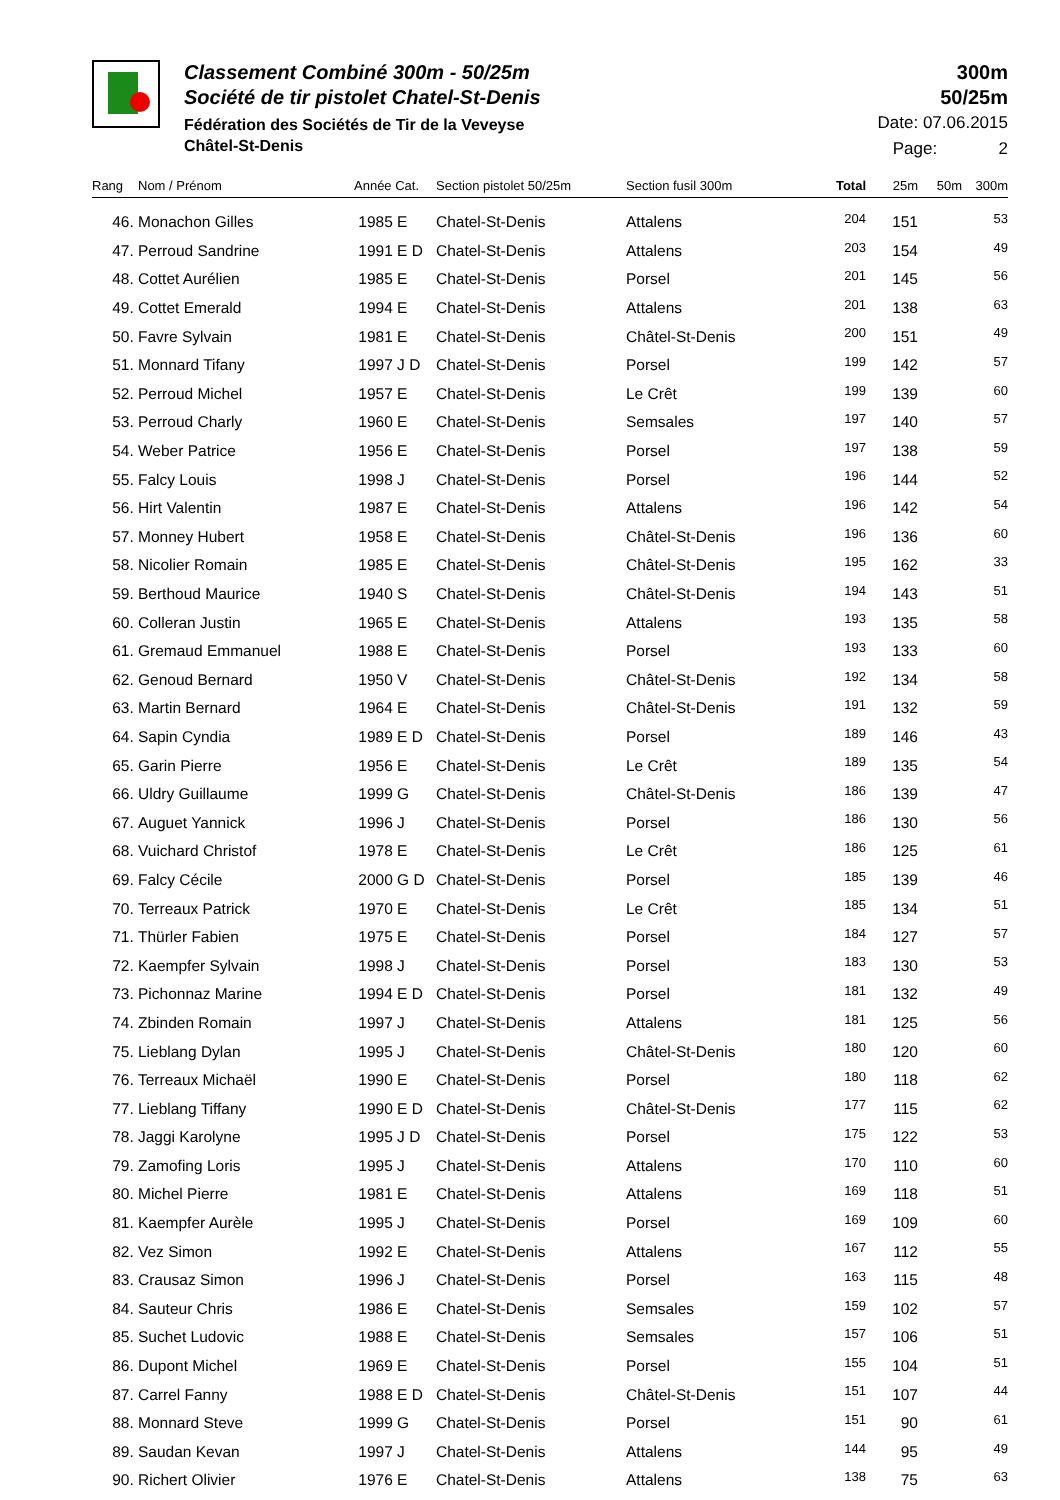Classement Combiné 300m - 50/25m
Société de tir pistolet Chatel-St-Denis
Fédération des Sociétés de Tir de la Veveyse
Châtel-St-Denis
300m
50/25m
Date: 07.06.2015
Page: 2
| Rang | Nom / Prénom | Année Cat. | Section pistolet 50/25m | Section fusil 300m | Total | 25m | 50m | 300m |
| --- | --- | --- | --- | --- | --- | --- | --- | --- |
| 46. | Monachon Gilles | 1985 E | Chatel-St-Denis | Attalens | 204 | 151 | | 53 |
| 47. | Perroud Sandrine | 1991 E D | Chatel-St-Denis | Attalens | 203 | 154 | | 49 |
| 48. | Cottet Aurélien | 1985 E | Chatel-St-Denis | Porsel | 201 | 145 | | 56 |
| 49. | Cottet Emerald | 1994 E | Chatel-St-Denis | Attalens | 201 | 138 | | 63 |
| 50. | Favre Sylvain | 1981 E | Chatel-St-Denis | Châtel-St-Denis | 200 | 151 | | 49 |
| 51. | Monnard Tifany | 1997 J D | Chatel-St-Denis | Porsel | 199 | 142 | | 57 |
| 52. | Perroud Michel | 1957 E | Chatel-St-Denis | Le Crêt | 199 | 139 | | 60 |
| 53. | Perroud Charly | 1960 E | Chatel-St-Denis | Semsales | 197 | 140 | | 57 |
| 54. | Weber Patrice | 1956 E | Chatel-St-Denis | Porsel | 197 | 138 | | 59 |
| 55. | Falcy Louis | 1998 J | Chatel-St-Denis | Porsel | 196 | 144 | | 52 |
| 56. | Hirt Valentin | 1987 E | Chatel-St-Denis | Attalens | 196 | 142 | | 54 |
| 57. | Monney Hubert | 1958 E | Chatel-St-Denis | Châtel-St-Denis | 196 | 136 | | 60 |
| 58. | Nicolier Romain | 1985 E | Chatel-St-Denis | Châtel-St-Denis | 195 | 162 | | 33 |
| 59. | Berthoud Maurice | 1940 S | Chatel-St-Denis | Châtel-St-Denis | 194 | 143 | | 51 |
| 60. | Colleran Justin | 1965 E | Chatel-St-Denis | Attalens | 193 | 135 | | 58 |
| 61. | Gremaud Emmanuel | 1988 E | Chatel-St-Denis | Porsel | 193 | 133 | | 60 |
| 62. | Genoud Bernard | 1950 V | Chatel-St-Denis | Châtel-St-Denis | 192 | 134 | | 58 |
| 63. | Martin Bernard | 1964 E | Chatel-St-Denis | Châtel-St-Denis | 191 | 132 | | 59 |
| 64. | Sapin Cyndia | 1989 E D | Chatel-St-Denis | Porsel | 189 | 146 | | 43 |
| 65. | Garin Pierre | 1956 E | Chatel-St-Denis | Le Crêt | 189 | 135 | | 54 |
| 66. | Uldry Guillaume | 1999 G | Chatel-St-Denis | Châtel-St-Denis | 186 | 139 | | 47 |
| 67. | Auguet Yannick | 1996 J | Chatel-St-Denis | Porsel | 186 | 130 | | 56 |
| 68. | Vuichard Christof | 1978 E | Chatel-St-Denis | Le Crêt | 186 | 125 | | 61 |
| 69. | Falcy Cécile | 2000 G D | Chatel-St-Denis | Porsel | 185 | 139 | | 46 |
| 70. | Terreaux Patrick | 1970 E | Chatel-St-Denis | Le Crêt | 185 | 134 | | 51 |
| 71. | Thürler Fabien | 1975 E | Chatel-St-Denis | Porsel | 184 | 127 | | 57 |
| 72. | Kaempfer Sylvain | 1998 J | Chatel-St-Denis | Porsel | 183 | 130 | | 53 |
| 73. | Pichonnaz Marine | 1994 E D | Chatel-St-Denis | Porsel | 181 | 132 | | 49 |
| 74. | Zbinden Romain | 1997 J | Chatel-St-Denis | Attalens | 181 | 125 | | 56 |
| 75. | Lieblang Dylan | 1995 J | Chatel-St-Denis | Châtel-St-Denis | 180 | 120 | | 60 |
| 76. | Terreaux Michaël | 1990 E | Chatel-St-Denis | Porsel | 180 | 118 | | 62 |
| 77. | Lieblang Tiffany | 1990 E D | Chatel-St-Denis | Châtel-St-Denis | 177 | 115 | | 62 |
| 78. | Jaggi Karolyne | 1995 J D | Chatel-St-Denis | Porsel | 175 | 122 | | 53 |
| 79. | Zamofing Loris | 1995 J | Chatel-St-Denis | Attalens | 170 | 110 | | 60 |
| 80. | Michel Pierre | 1981 E | Chatel-St-Denis | Attalens | 169 | 118 | | 51 |
| 81. | Kaempfer Aurèle | 1995 J | Chatel-St-Denis | Porsel | 169 | 109 | | 60 |
| 82. | Vez Simon | 1992 E | Chatel-St-Denis | Attalens | 167 | 112 | | 55 |
| 83. | Crausaz Simon | 1996 J | Chatel-St-Denis | Porsel | 163 | 115 | | 48 |
| 84. | Sauteur Chris | 1986 E | Chatel-St-Denis | Semsales | 159 | 102 | | 57 |
| 85. | Suchet Ludovic | 1988 E | Chatel-St-Denis | Semsales | 157 | 106 | | 51 |
| 86. | Dupont Michel | 1969 E | Chatel-St-Denis | Porsel | 155 | 104 | | 51 |
| 87. | Carrel Fanny | 1988 E D | Chatel-St-Denis | Châtel-St-Denis | 151 | 107 | | 44 |
| 88. | Monnard Steve | 1999 G | Chatel-St-Denis | Porsel | 151 | 90 | | 61 |
| 89. | Saudan Kevan | 1997 J | Chatel-St-Denis | Attalens | 144 | 95 | | 49 |
| 90. | Richert Olivier | 1976 E | Chatel-St-Denis | Attalens | 138 | 75 | | 63 |